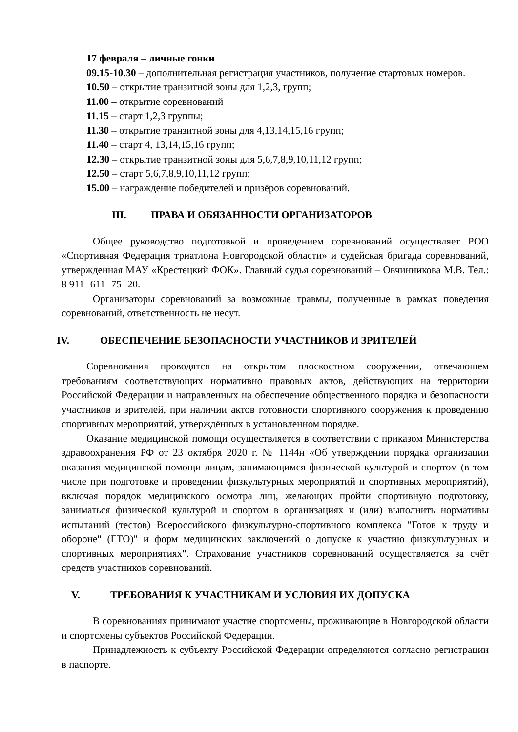17 февраля – личные гонки
09.15-10.30 – дополнительная регистрация участников, получение стартовых номеров.
10.50 – открытие транзитной зоны для 1,2,3, групп;
11.00 – открытие соревнований
11.15 – старт 1,2,3 группы;
11.30 – открытие транзитной зоны для 4,13,14,15,16 групп;
11.40 – старт 4, 13,14,15,16 групп;
12.30 – открытие транзитной зоны для 5,6,7,8,9,10,11,12 групп;
12.50 – старт 5,6,7,8,9,10,11,12 групп;
15.00 – награждение победителей и призёров соревнований.
III. ПРАВА И ОБЯЗАННОСТИ ОРГАНИЗАТОРОВ
Общее руководство подготовкой и проведением соревнований осуществляет РОО «Спортивная Федерация триатлона Новгородской области» и судейская бригада соревнований, утвержденная МАУ «Крестецкий ФОК». Главный судья соревнований – Овчинникова М.В. Тел.: 8 911- 611 -75- 20.
Организаторы соревнований за возможные травмы, полученные в рамках поведения соревнований, ответственность не несут.
IV. ОБЕСПЕЧЕНИЕ БЕЗОПАСНОСТИ УЧАСТНИКОВ И ЗРИТЕЛЕЙ
Соревнования проводятся на открытом плоскостном сооружении, отвечающем требованиям соответствующих нормативно правовых актов, действующих на территории Российской Федерации и направленных на обеспечение общественного порядка и безопасности участников и зрителей, при наличии актов готовности спортивного сооружения к проведению спортивных мероприятий, утверждённых в установленном порядке.
Оказание медицинской помощи осуществляется в соответствии с приказом Министерства здравоохранения РФ от 23 октября 2020 г. № 1144н «Об утверждении порядка организации оказания медицинской помощи лицам, занимающимся физической культурой и спортом (в том числе при подготовке и проведении физкультурных мероприятий и спортивных мероприятий), включая порядок медицинского осмотра лиц, желающих пройти спортивную подготовку, заниматься физической культурой и спортом в организациях и (или) выполнить нормативы испытаний (тестов) Всероссийского физкультурно-спортивного комплекса "Готов к труду и обороне" (ГТО)" и форм медицинских заключений о допуске к участию физкультурных и спортивных мероприятиях". Страхование участников соревнований осуществляется за счёт средств участников соревнований.
V. ТРЕБОВАНИЯ К УЧАСТНИКАМ И УСЛОВИЯ ИХ ДОПУСКА
В соревнованиях принимают участие спортсмены, проживающие в Новгородской области и спортсмены субъектов Российской Федерации.
Принадлежность к субъекту Российской Федерации определяются согласно регистрации в паспорте.